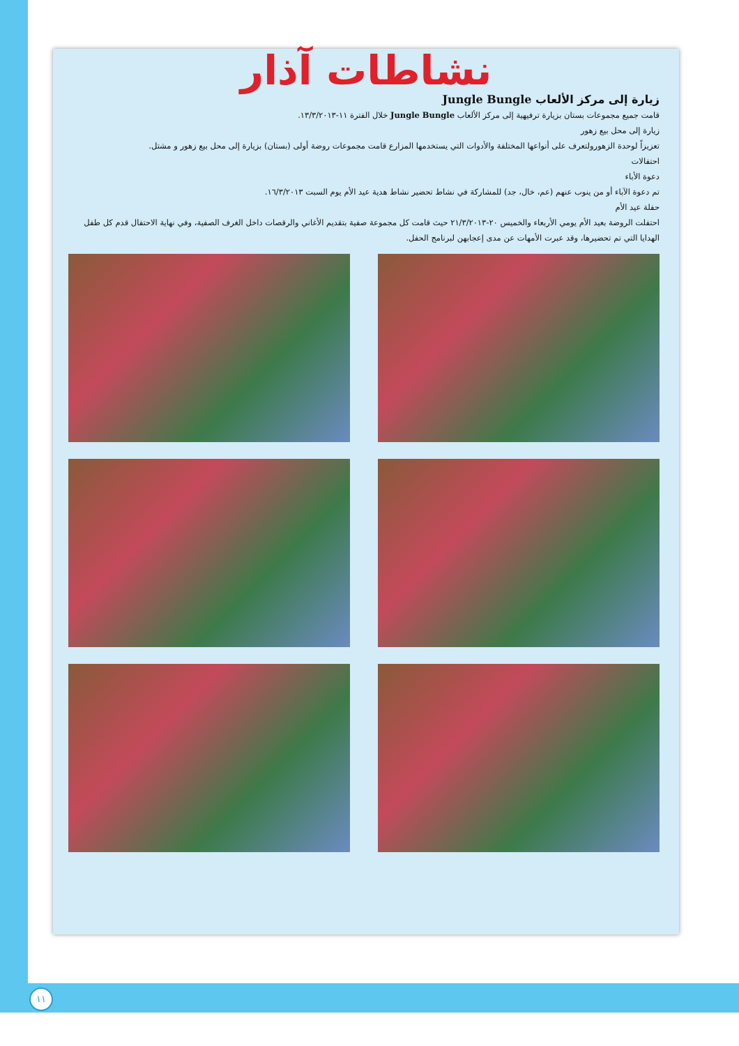نشاطات آذار
زيارة إلى مركز الألعاب Jungle Bungle
قامت جميع مجموعات بستان بزيارة ترفيهية إلى مركز الألعاب Jungle Bungle خلال الفترة ١١-١٣/٣/٢٠١٣.
زيارة إلى محل بيع زهور
تعزيزاً لوحدة الزهورولتعرف على أنواعها المختلفة والأدوات التي يستخدمها المزارع قامت مجموعات روضة أولى (بستان) بزيارة إلى محل بيع زهور و مشتل.
احتفالات
دعوة الأباء
تم دعوة الآباء أو من ينوب عنهم (عم، خال، جد) للمشاركة في نشاط تحضير نشاط هدية عيد الأم يوم السبت ١٦/٣/٢٠١٣.
حفلة عيد الأم
احتفلت الروضة بعيد الأم يومي الأربعاء والخميس ٢٠-٢١/٣/٢٠١٣ حيث قامت كل مجموعة صفية بتقديم الأغاني والرقصات داخل الغرف الصفية، وفي نهاية الاحتفال قدم كل طفل الهدايا التي تم تحضيرها، وقد عبرت الأمهات عن مدى إعجابهن لبرنامج الحفل.
١١